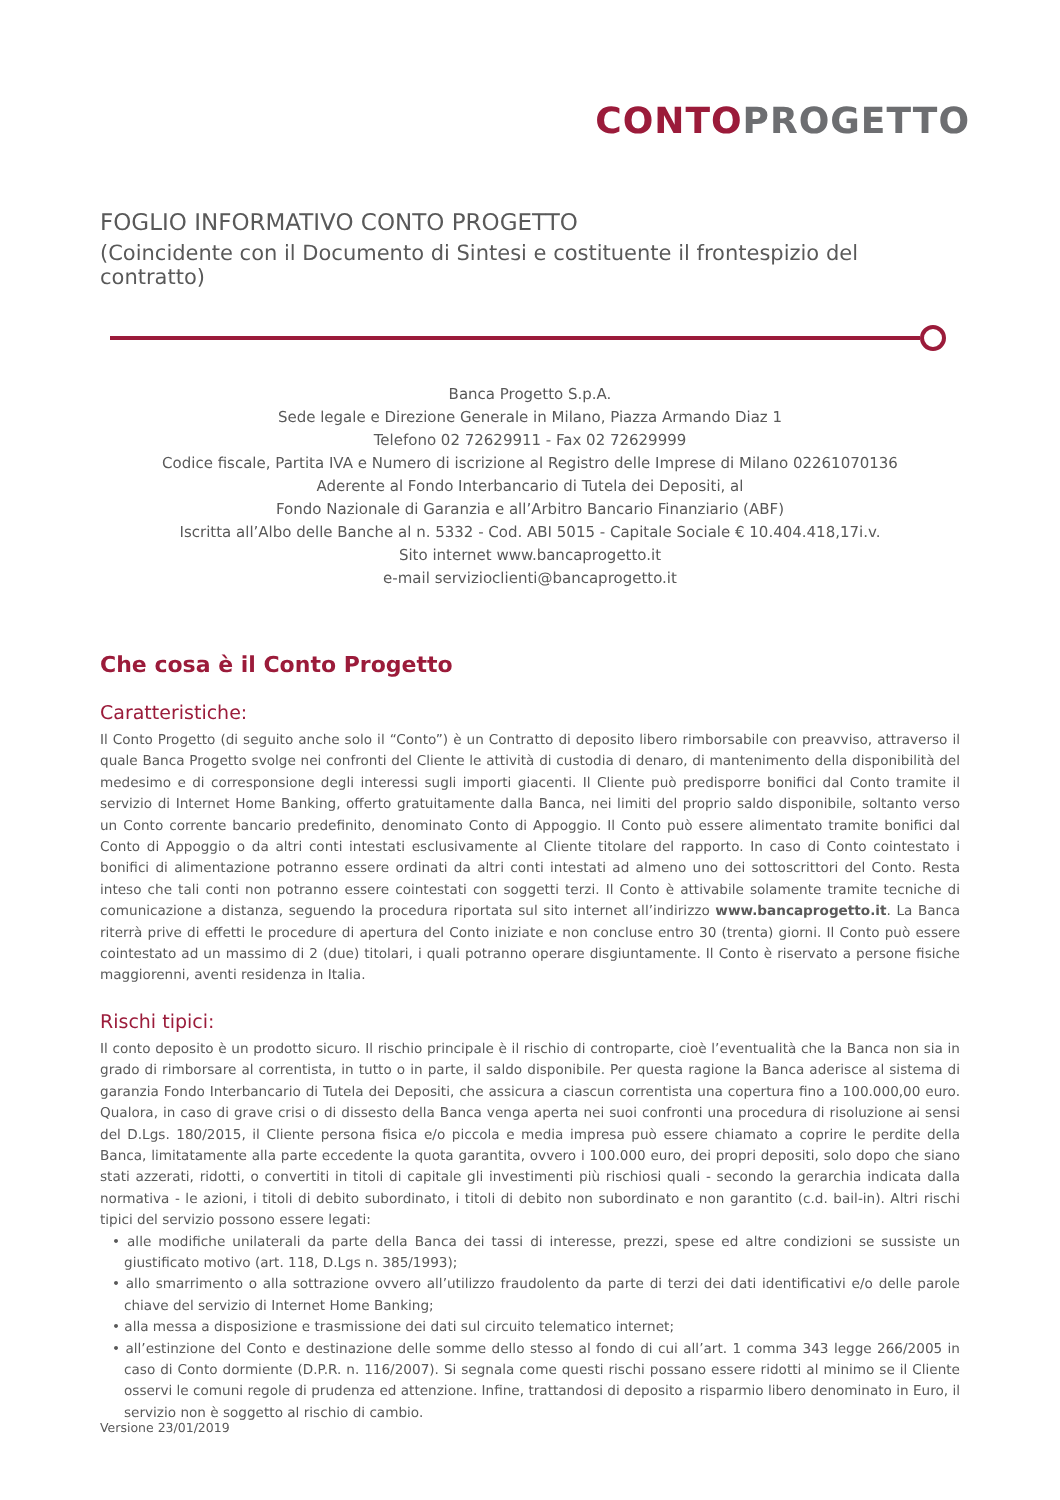CONTO PROGETTO
FOGLIO INFORMATIVO CONTO PROGETTO
(Coincidente con il Documento di Sintesi e costituente il frontespizio del contratto)
Banca Progetto S.p.A.
Sede legale e Direzione Generale in Milano, Piazza Armando Diaz 1
Telefono 02 72629911 - Fax 02 72629999
Codice fiscale, Partita IVA e Numero di iscrizione al Registro delle Imprese di Milano 02261070136
Aderente al Fondo Interbancario di Tutela dei Depositi, al
Fondo Nazionale di Garanzia e all’Arbitro Bancario Finanziario (ABF)
Iscritta all’Albo delle Banche al n. 5332 - Cod. ABI 5015 - Capitale Sociale € 10.404.418,17i.v.
Sito internet www.bancaprogetto.it
e-mail servizioclienti@bancaprogetto.it
Che cosa è il Conto Progetto
Caratteristiche:
Il Conto Progetto (di seguito anche solo il “Conto”) è un Contratto di deposito libero rimborsabile con preavviso, attraverso il quale Banca Progetto svolge nei confronti del Cliente le attività di custodia di denaro, di mantenimento della disponibilità del medesimo e di corresponsione degli interessi sugli importi giacenti. Il Cliente può predisporre bonifici dal Conto tramite il servizio di Internet Home Banking, offerto gratuitamente dalla Banca, nei limiti del proprio saldo disponibile, soltanto verso un Conto corrente bancario predefinito, denominato Conto di Appoggio. Il Conto può essere alimentato tramite bonifici dal Conto di Appoggio o da altri conti intestati esclusivamente al Cliente titolare del rapporto. In caso di Conto cointestato i bonifici di alimentazione potranno essere ordinati da altri conti intestati ad almeno uno dei sottoscrittori del Conto. Resta inteso che tali conti non potranno essere cointestati con soggetti terzi. Il Conto è attivabile solamente tramite tecniche di comunicazione a distanza, seguendo la procedura riportata sul sito internet all’indirizzo www.bancaprogetto.it. La Banca riterrà prive di effetti le procedure di apertura del Conto iniziate e non concluse entro 30 (trenta) giorni. Il Conto può essere cointestato ad un massimo di 2 (due) titolari, i quali potranno operare disgiuntamente. Il Conto è riservato a persone fisiche maggiorenni, aventi residenza in Italia.
Rischi tipici:
Il conto deposito è un prodotto sicuro. Il rischio principale è il rischio di controparte, cioè l’eventualità che la Banca non sia in grado di rimborsare al correntista, in tutto o in parte, il saldo disponibile. Per questa ragione la Banca aderisce al sistema di garanzia Fondo Interbancario di Tutela dei Depositi, che assicura a ciascun correntista una copertura fino a 100.000,00 euro. Qualora, in caso di grave crisi o di dissesto della Banca venga aperta nei suoi confronti una procedura di risoluzione ai sensi del D.Lgs. 180/2015, il Cliente persona fisica e/o piccola e media impresa può essere chiamato a coprire le perdite della Banca, limitatamente alla parte eccedente la quota garantita, ovvero i 100.000 euro, dei propri depositi, solo dopo che siano stati azzerati, ridotti, o convertiti in titoli di capitale gli investimenti più rischiosi quali - secondo la gerarchia indicata dalla normativa - le azioni, i titoli di debito subordinato, i titoli di debito non subordinato e non garantito (c.d. bail-in). Altri rischi tipici del servizio possono essere legati:
• alle modifiche unilaterali da parte della Banca dei tassi di interesse, prezzi, spese ed altre condizioni se sussiste un giustificato motivo (art. 118, D.Lgs n. 385/1993);
• allo smarrimento o alla sottrazione ovvero all’utilizzo fraudolento da parte di terzi dei dati identificativi e/o delle parole chiave del servizio di Internet Home Banking;
• alla messa a disposizione e trasmissione dei dati sul circuito telematico internet;
• all’estinzione del Conto e destinazione delle somme dello stesso al fondo di cui all’art. 1 comma 343 legge 266/2005 in caso di Conto dormiente (D.P.R. n. 116/2007). Si segnala come questi rischi possano essere ridotti al minimo se il Cliente osservi le comuni regole di prudenza ed attenzione. Infine, trattandosi di deposito a risparmio libero denominato in Euro, il servizio non è soggetto al rischio di cambio.
Versione 23/01/2019